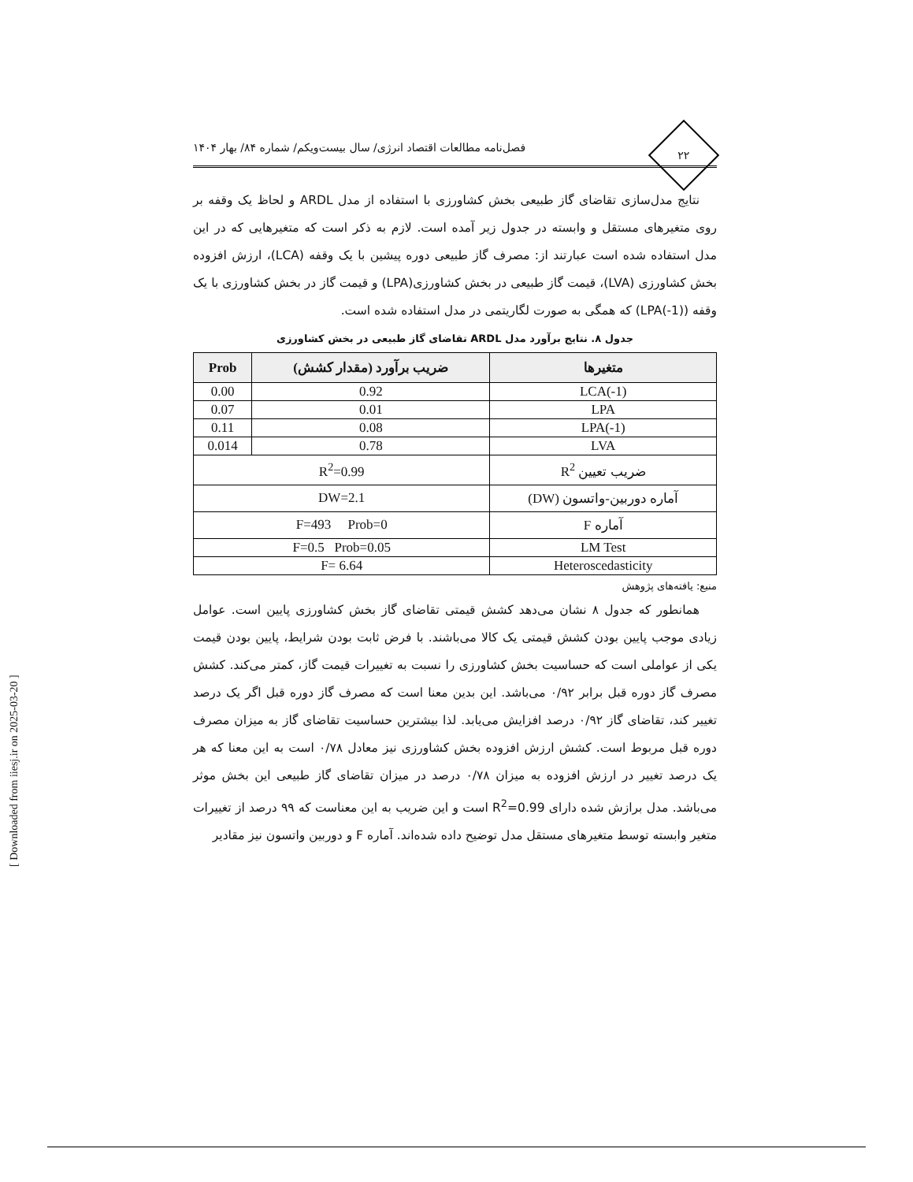۲۲
فصل‌نامه مطالعات اقتصاد انرژی/ سال بیست‌ویکم/ شماره ۸۴/ بهار ۱۴۰۴
نتایج مدل‌سازی تقاضای گاز طبیعی بخش کشاورزی با استفاده از مدل ARDL و لحاظ یک وقفه بر روی متغیرهای مستقل و وابسته در جدول زیر آمده است. لازم به ذکر است که متغیرهایی که در این مدل استفاده شده است عبارتند از: مصرف گاز طبیعی دوره پیشین با یک وقفه (LCA)، ارزش افزوده بخش کشاورزی (LVA)، قیمت گاز طبیعی در بخش کشاورزی(LPA) و قیمت گاز در بخش کشاورزی با یک وقفه (LPA(-1)) که همگی به صورت لگاریتمی در مدل استفاده شده است.
جدول ۸. نتایج برآورد مدل ARDL تقاضای گاز طبیعی در بخش کشاورزی
| متغیرها | ضریب برآورد (مقدار کشش) | Prob |
| --- | --- | --- |
| LCA(-1) | 0.92 | 0.00 |
| LPA | 0.01 | 0.07 |
| LPA(-1) | 0.08 | 0.11 |
| LVA | 0.78 | 0.014 |
| ضریب تعیین R<sup>2</sup> | R<sup>2</sup>=0.99 | |
| آماره دوربین-واتسون (DW) | DW=2.1 | |
| آماره F | F=493 Prob=0 | |
| LM Test | F=0.5 Prob=0.05 | |
| Heteroscedasticity | F= 6.64 | |
منبع: یافته‌های پژوهش
همانطور که جدول ۸ نشان می‌دهد کشش قیمتی تقاضای گاز بخش کشاورزی پایین است. عوامل زیادی موجب پایین بودن کشش قیمتی یک کالا می‌باشند. با فرض ثابت بودن شرایط، پایین بودن قیمت یکی از عواملی است که حساسیت بخش کشاورزی را نسبت به تغییرات قیمت گاز، کمتر می‌کند. کشش مصرف گاز دوره قبل برابر ۰/۹۲ می‌باشد. این بدین معنا است که مصرف گاز دوره قبل اگر یک درصد تغییر کند، تقاضای گاز ۰/۹۲ درصد افزایش می‌یابد. لذا بیشترین حساسیت تقاضای گاز به میزان مصرف دوره قبل مربوط است. کشش ارزش افزوده بخش کشاورزی نیز معادل ۰/۷۸ است به این معنا که هر یک درصد تغییر در ارزش افزوده به میزان ۰/۷۸ درصد در میزان تقاضای گاز طبیعی این بخش موثر می‌باشد. مدل برازش شده دارای R<sup>2</sup>=0.99 است و این ضریب به این معناست که ۹۹ درصد از تغییرات متغیر وابسته توسط متغیرهای مستقل مدل توضیح داده شده‌اند. آماره F و دوربین واتسون نیز مقادیر
[ Downloaded from iiesj.ir on 2025-03-20 ]